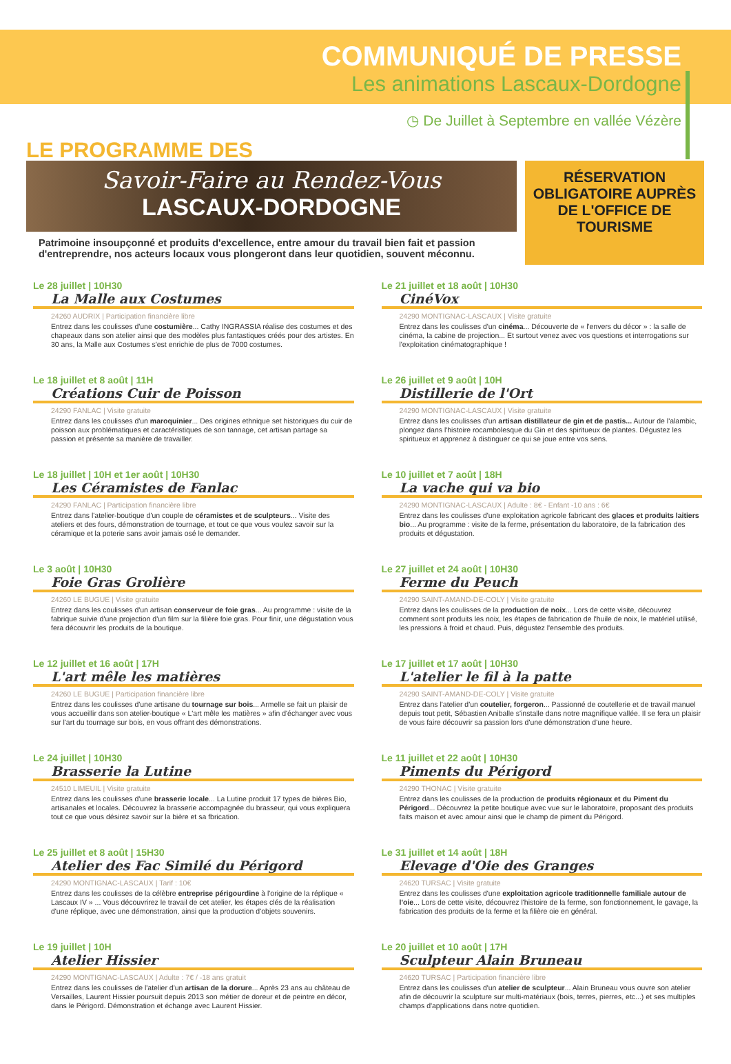COMMUNIQUÉ DE PRESSE
Les animations Lascaux-Dordogne
◷ De Juillet à Septembre en vallée Vézère
LE PROGRAMME DES
Savoir-Faire au Rendez-Vous
LASCAUX-DORDOGNE
Patrimoine insoupçonné et produits d'excellence, entre amour du travail bien fait et passion d'entreprendre, nos acteurs locaux vous plongeront dans leur quotidien, souvent méconnu.
RÉSERVATION OBLIGATOIRE AUPRÈS DE L'OFFICE DE TOURISME
Le 28 juillet | 10H30
La Malle aux Costumes
24260 AUDRIX | Participation financière libre
Entrez dans les coulisses d'une costumière... Cathy INGRASSIA réalise des costumes et des chapeaux dans son atelier ainsi que des modèles plus fantastiques créés pour des artistes. En 30 ans, la Malle aux Costumes s'est enrichie de plus de 7000 costumes.
Le 21 juillet et 18 août | 10H30
CinéVox
24290 MONTIGNAC-LASCAUX | Visite gratuite
Entrez dans les coulisses d'un cinéma... Découverte de « l'envers du décor » : la salle de cinéma, la cabine de projection... Et surtout venez avec vos questions et interrogations sur l'exploitation cinématographique !
Le 18 juillet et 8 août | 11H
Créations Cuir de Poisson
24290 FANLAC | Visite gratuite
Entrez dans les coulisses d'un maroquinier... Des origines ethnique set historiques du cuir de poisson aux problématiques et caractéristiques de son tannage, cet artisan partage sa passion et présente sa manière de travailler.
Le 26 juillet et 9 août | 10H
Distillerie de l'Ort
24290 MONTIGNAC-LASCAUX | Visite gratuite
Entrez dans les coulisses d'un artisan distillateur de gin et de pastis... Autour de l'alambic, plongez dans l'histoire rocambolesque du Gin et des spiritueux de plantes. Dégustez les spiritueux et apprenez à distinguer ce qui se joue entre vos sens.
Le 18 juillet | 10H et 1er août | 10H30
Les Céramistes de Fanlac
24290 FANLAC | Participation financière libre
Entrez dans l'atelier-boutique d'un couple de céramistes et de sculpteurs... Visite des ateliers et des fours, démonstration de tournage, et tout ce que vous voulez savoir sur la céramique et la poterie sans avoir jamais osé le demander.
Le 10 juillet et 7 août | 18H
La vache qui va bio
24290 MONTIGNAC-LASCAUX | Adulte : 8€ - Enfant -10 ans : 6€
Entrez dans les coulisses d'une exploitation agricole fabricant des glaces et produits laitiers bio... Au programme : visite de la ferme, présentation du laboratoire, de la fabrication des produits et dégustation.
Le 3 août | 10H30
Foie Gras Grolière
24260 LE BUGUE | Visite gratuite
Entrez dans les coulisses d'un artisan conserveur de foie gras... Au programme : visite de la fabrique suivie d'une projection d'un film sur la filière foie gras. Pour finir, une dégustation vous fera découvrir les produits de la boutique.
Le 27 juillet et 24 août | 10H30
Ferme du Peuch
24290 SAINT-AMAND-DE-COLY | Visite gratuite
Entrez dans les coulisses de la production de noix... Lors de cette visite, découvrez comment sont produits les noix, les étapes de fabrication de l'huile de noix, le matériel utilisé, les pressions à froid et chaud. Puis, dégustez l'ensemble des produits.
Le 12 juillet et 16 août | 17H
L'art mêle les matières
24260 LE BUGUE | Participation financière libre
Entrez dans les coulisses d'une artisane du tournage sur bois... Armelle se fait un plaisir de vous accueillir dans son atelier-boutique « L'art mêle les matières » afin d'échanger avec vous sur l'art du tournage sur bois, en vous offrant des démonstrations.
Le 17 juillet et 17 août | 10H30
L'atelier le fil à la patte
24290 SAINT-AMAND-DE-COLY | Visite gratuite
Entrez dans l'atelier d'un coutelier, forgeron... Passionné de coutellerie et de travail manuel depuis tout petit, Sébastien Aniballe s'installe dans notre magnifique vallée. Il se fera un plaisir de vous faire découvrir sa passion lors d'une démonstration d'une heure.
Le 24 juillet | 10H30
Brasserie la Lutine
24510 LIMEUIL | Visite gratuite
Entrez dans les coulisses d'une brasserie locale... La Lutine produit 17 types de bières Bio, artisanales et locales. Découvrez la brasserie accompagnée du brasseur, qui vous expliquera tout ce que vous désirez savoir sur la bière et sa fbrication.
Le 11 juillet et 22 août | 10H30
Piments du Périgord
24290 THONAC | Visite gratuite
Entrez dans les coulisses de la production de produits régionaux et du Piment du Périgord... Découvrez la petite boutique avec vue sur le laboratoire, proposant des produits faits maison et avec amour ainsi que le champ de piment du Périgord.
Le 25 juillet et 8 août | 15H30
Atelier des Fac Similé du Périgord
24290 MONTIGNAC-LASCAUX | Tarif : 10€
Entrez dans les coulisses de la célèbre entreprise périgourdine à l'origine de la réplique « Lascaux IV » ... Vous découvrirez le travail de cet atelier, les étapes clés de la réalisation d'une réplique, avec une démonstration, ainsi que la production d'objets souvenirs.
Le 31 juillet et 14 août | 18H
Elevage d'Oie des Granges
24620 TURSAC | Visite gratuite
Entrez dans les coulisses d'une exploitation agricole traditionnelle familiale autour de l'oie... Lors de cette visite, découvrez l'histoire de la ferme, son fonctionnement, le gavage, la fabrication des produits de la ferme et la filière oie en général.
Le 19 juillet | 10H
Atelier Hissier
24290 MONTIGNAC-LASCAUX | Adulte : 7€ / -18 ans gratuit
Entrez dans les coulisses de l'atelier d'un artisan de la dorure... Après 23 ans au château de Versailles, Laurent Hissier poursuit depuis 2013 son métier de doreur et de peintre en décor, dans le Périgord. Démonstration et échange avec Laurent Hissier.
Le 20 juillet et 10 août | 17H
Sculpteur Alain Bruneau
24620 TURSAC | Participation financière libre
Entrez dans les coulisses d'un atelier de sculpteur... Alain Bruneau vous ouvre son atelier afin de découvrir la sculpture sur multi-matériaux (bois, terres, pierres, etc...) et ses multiples champs d'applications dans notre quotidien.